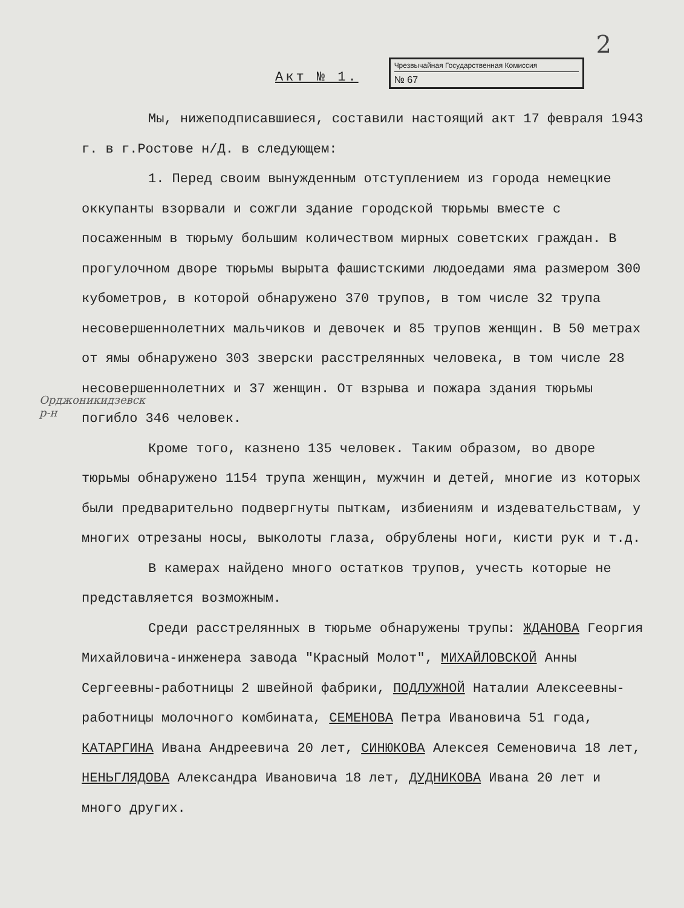2
Акт № 1.
Чрезвычайная Государственная Комиссия
№ 67
Мы, нижеподписавшиеся, составили настоящий акт 17 февраля 1943 г. в г.Ростове н/Д. в следующем:
1. Перед своим вынужденным отступлением из города немецкие оккупанты взорвали и сожгли здание городской тюрьмы вместе с посаженным в тюрьму большим количеством мирных советских граждан. В прогулочном дворе тюрьмы вырыта фашистскими людоедами яма размером 300 кубометров, в которой обнаружено 370 трупов, в том числе 32 трупа несовершеннолетних мальчиков и девочек и 85 трупов женщин. В 50 метрах от ямы обнаружено 303 зверски расстрелянных человека, в том числе 28 несовершеннолетних и 37 женщин. От взрыва и пожара здания тюрьмы погибло 346 человек.
Кроме того, казнено 135 человек. Таким образом, во дворе тюрьмы обнаружено 1154 трупа женщин, мужчин и детей, многие из которых были предварительно подвергнуты пыткам, избиениям и издевательствам, у многих отрезаны носы, выколоты глаза, обрублены ноги, кисти рук и т.д.
В камерах найдено много остатков трупов, учесть которые не представляется возможным.
Среди расстрелянных в тюрьме обнаружены трупы: ЖДАНОВА Георгия Михайловича-инженера завода "Красный Молот", МИХАЙЛОВСКОЙ Анны Сергеевны-работницы 2 швейной фабрики, ПОДЛУЖНОЙ Наталии Алексеевны-работницы молочного комбината, СЕМЕНОВА Петра Ивановича 51 года, КАТАРГИНА Ивана Андреевича 20 лет, СИНЮКОВА Алексея Семеновича 18 лет, НЕНЬГЛЯДОВА Александра Ивановича 18 лет, ДУДНИКОВА Ивана 20 лет и много других.
Орджоникидзевск р-н